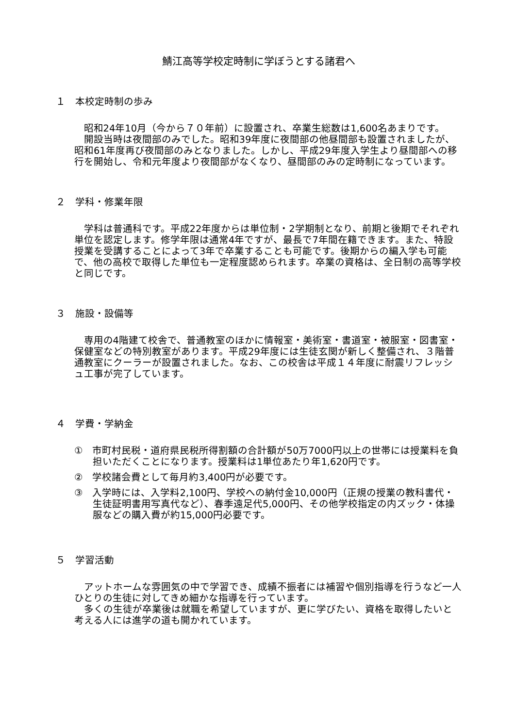鯖江高等学校定時制に学ぼうとする諸君へ
１　本校定時制の歩み
昭和24年10月（今から７０年前）に設置され、卒業生総数は1,600名あまりです。
開設当時は夜間部のみでした。昭和39年度に夜間部の他昼間部も設置されましたが、昭和61年度再び夜間部のみとなりました。しかし、平成29年度入学生より昼間部への移行を開始し、令和元年度より夜間部がなくなり、昼間部のみの定時制になっています。
２　学科・修業年限
学科は普通科です。平成22年度からは単位制・2学期制となり、前期と後期でそれぞれ単位を認定します。修学年限は通常4年ですが、最長で7年間在籍できます。また、特設授業を受講することによって3年で卒業することも可能です。後期からの編入学も可能で、他の高校で取得した単位も一定程度認められます。卒業の資格は、全日制の高等学校と同じです。
３　施設・設備等
専用の4階建て校舎で、普通教室のほかに情報室・美術室・書道室・被服室・図書室・保健室などの特別教室があります。平成29年度には生徒玄関が新しく整備され、３階普通教室にクーラーが設置されました。なお、この校舎は平成１４年度に耐震リフレッシュ工事が完了しています。
４　学費・学納金
①　市町村民税・道府県民税所得割額の合計額が50万7000円以上の世帯には授業料を負担いただくことになります。授業料は1単位あたり年1,620円です。
②　学校諸会費として毎月約3,400円が必要です。
③　入学時には、入学料2,100円、学校への納付金10,000円（正規の授業の教科書代・生徒証明書用写真代など）、春季遠足代5,000円、その他学校指定の内ズック・体操服などの購入費が約15,000円必要です。
５　学習活動
アットホームな雰囲気の中で学習でき、成績不振者には補習や個別指導を行うなど一人ひとりの生徒に対してきめ細かな指導を行っています。
多くの生徒が卒業後は就職を希望していますが、更に学びたい、資格を取得したいと考える人には進学の道も開かれています。